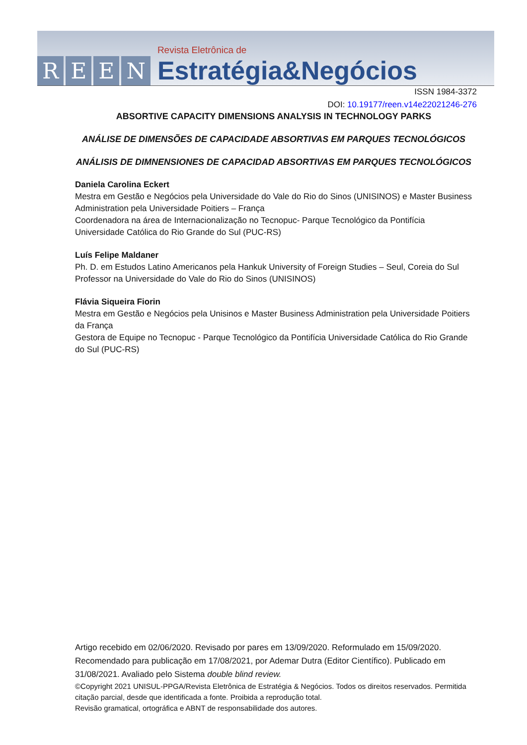REEN
Revista Eletrônica de
Estratégia&Negócios
ISSN 1984-3372
DOI: 10.19177/reen.v14e22021246-276
ABSORTIVE CAPACITY DIMENSIONS ANALYSIS IN TECHNOLOGY PARKS
ANÁLISE DE DIMENSÕES DE CAPACIDADE ABSORTIVAS EM PARQUES TECNOLÓGICOS
ANÁLISIS DE DIMNENSIONES DE CAPACIDAD ABSORTIVAS EM PARQUES TECNOLÓGICOS
Daniela Carolina Eckert
Mestra em Gestão e Negócios pela Universidade do Vale do Rio do Sinos (UNISINOS) e Master Business Administration pela Universidade Poitiers – França
Coordenadora na área de Internacionalização no Tecnopuc- Parque Tecnológico da Pontifícia Universidade Católica do Rio Grande do Sul (PUC-RS)
Luís Felipe Maldaner
Ph. D. em Estudos Latino Americanos pela Hankuk University of Foreign Studies – Seul, Coreia do Sul
Professor na Universidade do Vale do Rio do Sinos (UNISINOS)
Flávia Siqueira Fiorin
Mestra em Gestão e Negócios pela Unisinos e Master Business Administration pela Universidade Poitiers da França
Gestora de Equipe no Tecnopuc - Parque Tecnológico da Pontifícia Universidade Católica do Rio Grande do Sul (PUC-RS)
Artigo recebido em 02/06/2020. Revisado por pares em 13/09/2020. Reformulado em 15/09/2020. Recomendado para publicação em 17/08/2021, por Ademar Dutra (Editor Científico). Publicado em 31/08/2021. Avaliado pelo Sistema double blind review.
©Copyright 2021 UNISUL-PPGA/Revista Eletrônica de Estratégia & Negócios. Todos os direitos reservados. Permitida citação parcial, desde que identificada a fonte. Proibida a reprodução total.
Revisão gramatical, ortográfica e ABNT de responsabilidade dos autores.